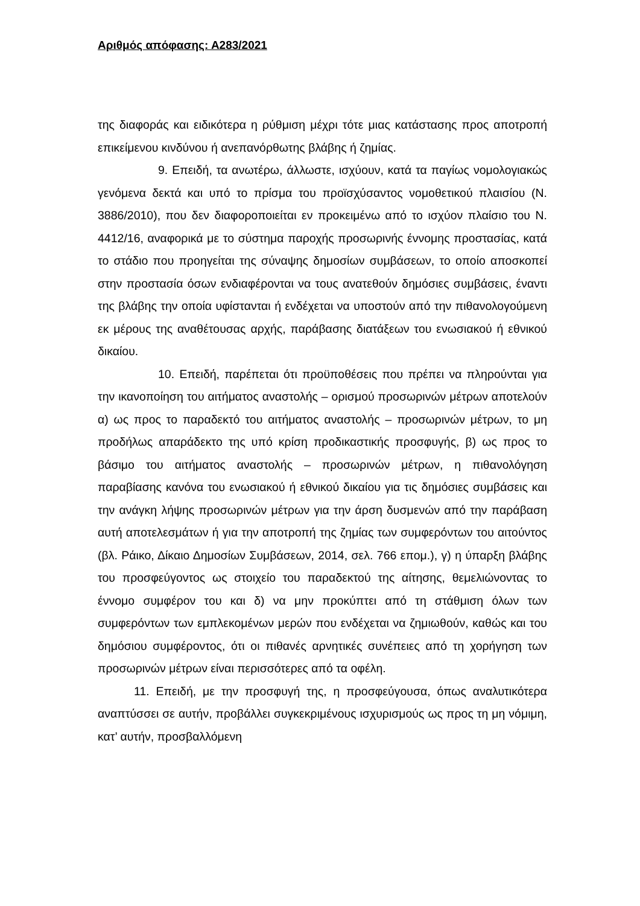Αριθμός απόφασης: Α283/2021
της διαφοράς και ειδικότερα η ρύθμιση μέχρι τότε μιας κατάστασης προς αποτροπή επικείμενου κινδύνου ή ανεπανόρθωτης βλάβης ή ζημίας.
9. Επειδή, τα ανωτέρω, άλλωστε, ισχύουν, κατά τα παγίως νομολογιακώς γενόμενα δεκτά και υπό το πρίσμα του προϊσχύσαντος νομοθετικού πλαισίου (Ν. 3886/2010), που δεν διαφοροποιείται εν προκειμένω από το ισχύον πλαίσιο του Ν. 4412/16, αναφορικά με το σύστημα παροχής προσωρινής έννομης προστασίας, κατά το στάδιο που προηγείται της σύναψης δημοσίων συμβάσεων, το οποίο αποσκοπεί στην προστασία όσων ενδιαφέρονται να τους ανατεθούν δημόσιες συμβάσεις, έναντι της βλάβης την οποία υφίστανται ή ενδέχεται να υποστούν από την πιθανολογούμενη εκ μέρους της αναθέτουσας αρχής, παράβασης διατάξεων του ενωσιακού ή εθνικού δικαίου.
10. Επειδή, παρέπεται ότι προϋποθέσεις που πρέπει να πληρούνται για την ικανοποίηση του αιτήματος αναστολής – ορισμού προσωρινών μέτρων αποτελούν α) ως προς το παραδεκτό του αιτήματος αναστολής – προσωρινών μέτρων, το μη προδήλως απαράδεκτο της υπό κρίση προδικαστικής προσφυγής, β) ως προς το βάσιμο του αιτήματος αναστολής – προσωρινών μέτρων, η πιθανολόγηση παραβίασης κανόνα του ενωσιακού ή εθνικού δικαίου για τις δημόσιες συμβάσεις και την ανάγκη λήψης προσωρινών μέτρων για την άρση δυσμενών από την παράβαση αυτή αποτελεσμάτων ή για την αποτροπή της ζημίας των συμφερόντων του αιτούντος (βλ. Ράικο, Δίκαιο Δημοσίων Συμβάσεων, 2014, σελ. 766 επομ.), γ) η ύπαρξη βλάβης του προσφεύγοντος ως στοιχείο του παραδεκτού της αίτησης, θεμελιώνοντας το έννομο συμφέρον του και δ) να μην προκύπτει από τη στάθμιση όλων των συμφερόντων των εμπλεκομένων μερών που ενδέχεται να ζημιωθούν, καθώς και του δημόσιου συμφέροντος, ότι οι πιθανές αρνητικές συνέπειες από τη χορήγηση των προσωρινών μέτρων είναι περισσότερες από τα οφέλη.
11. Επειδή, με την προσφυγή της, η προσφεύγουσα, όπως αναλυτικότερα αναπτύσσει σε αυτήν, προβάλλει συγκεκριμένους ισχυρισμούς ως προς τη μη νόμιμη, κατ’ αυτήν, προσβαλλόμενη